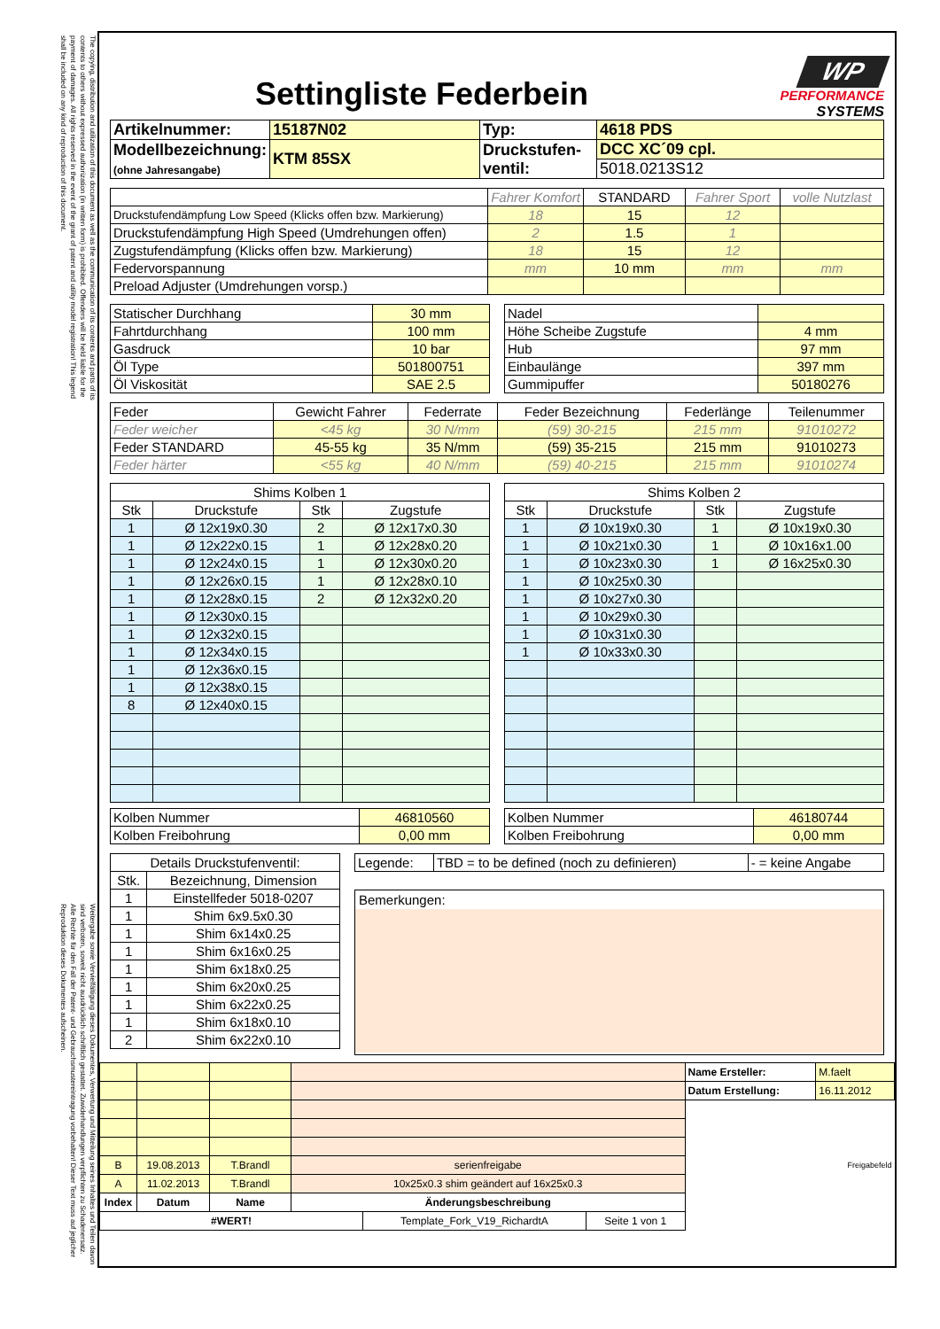The copying, distribution and utilization of this document as well as the communication of its contents and parts of its contents to others without expressed authorization (in written form) is prohibited. Offenders will be held liable for the payment of damages. All rights reserved in the event of the grant of patent and utility model registration! This legend shall be included on any kind of reproduction of this document.
Weitergabe sowie Vervielfältigung dieses Dokumentes, Verwertung und Mitteilung seines Inhaltes und Teilen davon sind verboten, soweit nicht ausdrücklich schriftlich gestattet. Zuwiderhandlungen verpflichten zu Schadenersatz. Alle Rechte für den Fall der Patent- und Gebrauchsmustereintragung vorbehalten! Dieser Text muss auf jeglicher Reproduktion dieses Dokumentes aufscheinen.
Settingliste Federbein
WP
PERFORMANCE
SYSTEMS
| Artikelnummer: | 15187N02 | Typ: | 4618 PDS |
| Modellbezeichnung: (ohne Jahresangabe) | KTM 85SX | Druckstufen- ventil: | DCC XC´09 cpl. |
| | | | 5018.0213S12 |
| | Fahrer Komfort | STANDARD | Fahrer Sport | volle Nutzlast |
| Druckstufendämpfung Low Speed (Klicks offen bzw. Markierung) | 18 | 15 | 12 | |
| Druckstufendämpfung High Speed (Umdrehungen offen) | 2 | 1.5 | 1 | |
| Zugstufendämpfung (Klicks offen bzw. Markierung) | 18 | 15 | 12 | |
| Federvorspannung | mm | 10 mm | mm | mm |
| Preload Adjuster (Umdrehungen vorsp.) | | | | |
| Statischer Durchhang | 30 mm |
| Fahrtdurchhang | 100 mm |
| Gasdruck | 10 bar |
| Öl Type | 501800751 |
| Öl Viskosität | SAE 2.5 |
| Nadel | |
| Höhe Scheibe Zugstufe | 4 mm |
| Hub | 97 mm |
| Einbaulänge | 397 mm |
| Gummipuffer | 50180276 |
| Feder | Gewicht Fahrer | Federrate | Feder Bezeichnung | Federlänge | Teilenummer |
| Feder weicher | <45 kg | 30 N/mm | (59) 30-215 | 215 mm | 91010272 |
| Feder STANDARD | 45-55 kg | 35 N/mm | (59) 35-215 | 215 mm | 91010273 |
| Feder härter | <55 kg | 40 N/mm | (59) 40-215 | 215 mm | 91010274 |
| Shims Kolben 1 | | | |
| --- | --- | --- | --- |
| Stk | Druckstufe | Stk | Zugstufe |
| 1 | Ø 12x19x0.30 | 2 | Ø 12x17x0.30 |
| 1 | Ø 12x22x0.15 | 1 | Ø 12x28x0.20 |
| 1 | Ø 12x24x0.15 | 1 | Ø 12x30x0.20 |
| 1 | Ø 12x26x0.15 | 1 | Ø 12x28x0.10 |
| 1 | Ø 12x28x0.15 | 2 | Ø 12x32x0.20 |
| 1 | Ø 12x30x0.15 | | |
| 1 | Ø 12x32x0.15 | | |
| 1 | Ø 12x34x0.15 | | |
| 1 | Ø 12x36x0.15 | | |
| 1 | Ø 12x38x0.15 | | |
| 8 | Ø 12x40x0.15 | | |
| Kolben Nummer | 46810560 |
| Kolben Freibohrung | 0,00 mm |
| Shims Kolben 2 | | | |
| --- | --- | --- | --- |
| Stk | Druckstufe | Stk | Zugstufe |
| 1 | Ø 10x19x0.30 | 1 | Ø 10x19x0.30 |
| 1 | Ø 10x21x0.30 | 1 | Ø 10x16x1.00 |
| 1 | Ø 10x23x0.30 | 1 | Ø 16x25x0.30 |
| 1 | Ø 10x25x0.30 | | |
| 1 | Ø 10x27x0.30 | | |
| 1 | Ø 10x29x0.30 | | |
| 1 | Ø 10x31x0.30 | | |
| 1 | Ø 10x33x0.30 | | |
| Kolben Nummer | 46180744 |
| Kolben Freibohrung | 0,00 mm |
| Details Druckstufenventil: | |
| --- | --- |
| Stk. | Bezeichnung, Dimension |
| 1 | Einstellfeder 5018-0207 |
| 1 | Shim 6x9.5x0.30 |
| 1 | Shim 6x14x0.25 |
| 1 | Shim 6x16x0.25 |
| 1 | Shim 6x18x0.25 |
| 1 | Shim 6x20x0.25 |
| 1 | Shim 6x22x0.25 |
| 1 | Shim 6x18x0.10 |
| 2 | Shim 6x22x0.10 |
| Legende: | TBD = to be defined (noch zu definieren) | - = keine Angabe |
Bemerkungen:
| | | | | Name Ersteller: | M.faelt |
| | | | | Datum Erstellung: | 16.11.2012 |
| | | | | Freigabefeld | |
| B | 19.08.2013 | T.Brandl | serienfreigabe | | |
| A | 11.02.2013 | T.Brandl | 10x25x0.3 shim geändert auf 16x25x0.3 | | |
| Index | Datum | Name | Änderungsbeschreibung | | |
| / #WERT! / Template_Fork_V19_RichardtA / Seite 1 von 1 / | | | | | |